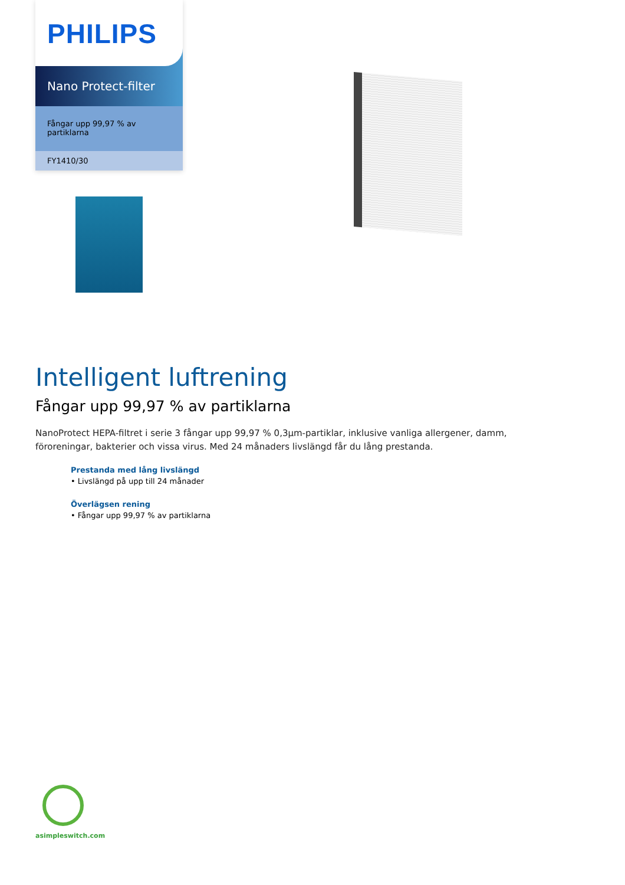PHILIPS
Nano Protect-filter
Fångar upp 99,97 % av
partiklarna
FY1410/30
Intelligent luftrening
Fångar upp 99,97 % av partiklarna
NanoProtect HEPA-filtret i serie 3 fångar upp 99,97 % 0,3µm-partiklar, inklusive vanliga allergener, damm, föroreningar, bakterier och vissa virus. Med 24 månaders livslängd får du lång prestanda.
Prestanda med lång livslängd
• Livslängd på upp till 24 månader
Överlägsen rening
• Fångar upp 99,97 % av partiklarna
asimpleswitch.com